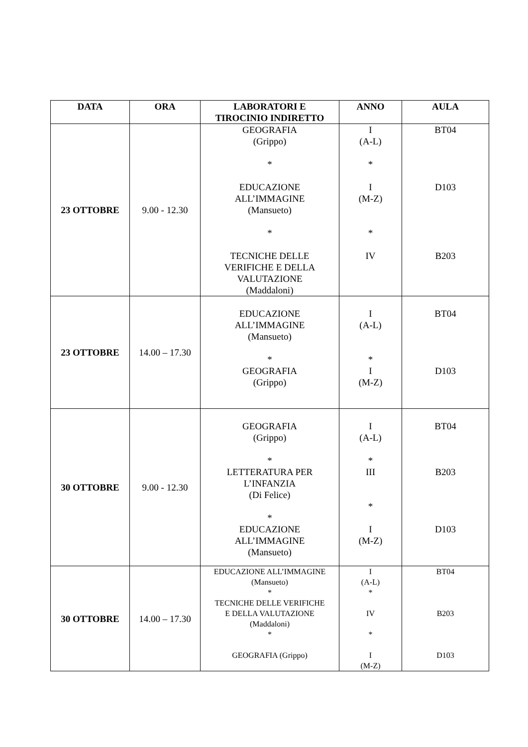| DATA | ORA | LABORATORI E TIROCINIO INDIRETTO | ANNO | AULA |
| --- | --- | --- | --- | --- |
| 23 OTTOBRE | 9.00 - 12.30 | GEOGRAFIA (Grippo) * EDUCAZIONE ALL’IMMAGINE (Mansueto) * TECNICHE DELLE VERIFICHE E DELLA VALUTAZIONE (Maddaloni) | I (A-L) * I (M-Z) * IV | BT04 D103 B203 |
| 23 OTTOBRE | 14.00 – 17.30 | EDUCAZIONE ALL’IMMAGINE (Mansueto) * GEOGRAFIA (Grippo) | I (A-L) * I (M-Z) | BT04 D103 |
| 30 OTTOBRE | 9.00 - 12.30 | GEOGRAFIA (Grippo) * LETTERATURA PER L’INFANZIA (Di Felice) * EDUCAZIONE ALL’IMMAGINE (Mansueto) | I (A-L) * III * I (M-Z) | BT04 B203 D103 |
| 30 OTTOBRE | 14.00 – 17.30 | EDUCAZIONE ALL’IMMAGINE (Mansueto) * TECNICHE DELLE VERIFICHE E DELLA VALUTAZIONE (Maddaloni) * GEOGRAFIA (Grippo) | I (A-L) * IV * I (M-Z) | BT04 B203 D103 |